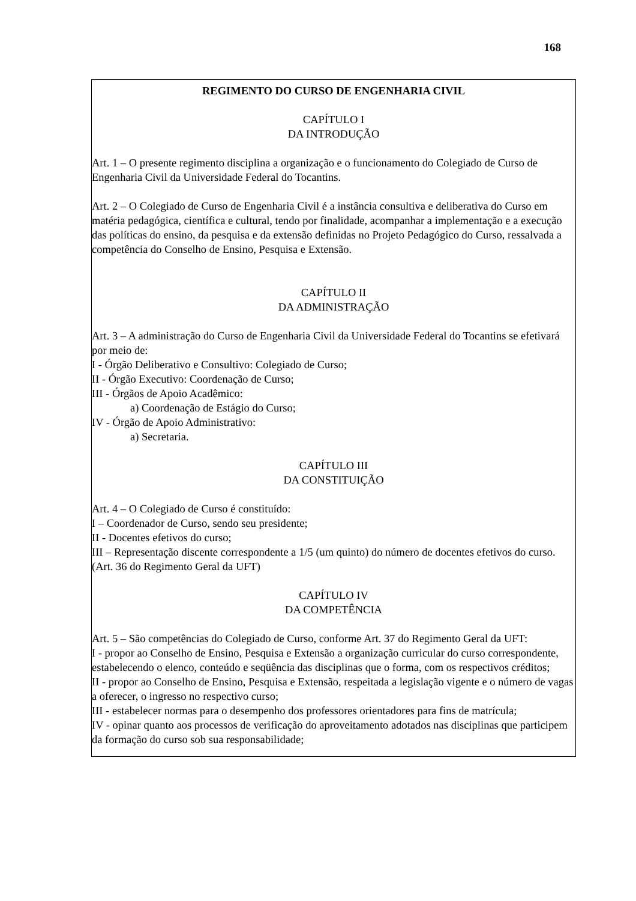168
REGIMENTO DO CURSO DE ENGENHARIA CIVIL
CAPÍTULO I
DA INTRODUÇÃO
Art. 1 – O presente regimento disciplina a organização e o funcionamento do Colegiado de Curso de Engenharia Civil da Universidade Federal do Tocantins.
Art. 2 – O Colegiado de Curso de Engenharia Civil é a instância consultiva e deliberativa do Curso em matéria pedagógica, científica e cultural, tendo por finalidade, acompanhar a implementação e a execução das políticas do ensino, da pesquisa e da extensão definidas no Projeto Pedagógico do Curso, ressalvada a competência do Conselho de Ensino, Pesquisa e Extensão.
CAPÍTULO II
DA ADMINISTRAÇÃO
Art. 3 – A administração do Curso de Engenharia Civil da Universidade Federal do Tocantins se efetivará por meio de:
I - Órgão Deliberativo e Consultivo: Colegiado de Curso;
II - Órgão Executivo: Coordenação de Curso;
III - Órgãos de Apoio Acadêmico:
a) Coordenação de Estágio do Curso;
IV - Órgão de Apoio Administrativo:
a) Secretaria.
CAPÍTULO III
DA CONSTITUIÇÃO
Art. 4 – O Colegiado de Curso é constituído:
I – Coordenador de Curso, sendo seu presidente;
II - Docentes efetivos do curso;
III – Representação discente correspondente a 1/5 (um quinto) do número de docentes efetivos do curso. (Art. 36 do Regimento Geral da UFT)
CAPÍTULO IV
DA COMPETÊNCIA
Art. 5 – São competências do Colegiado de Curso, conforme Art. 37 do Regimento Geral da UFT:
I - propor ao Conselho de Ensino, Pesquisa e Extensão a organização curricular do curso correspondente, estabelecendo o elenco, conteúdo e seqüência das disciplinas que o forma, com os respectivos créditos;
II - propor ao Conselho de Ensino, Pesquisa e Extensão, respeitada a legislação vigente e o número de vagas a oferecer, o ingresso no respectivo curso;
III - estabelecer normas para o desempenho dos professores orientadores para fins de matrícula;
IV - opinar quanto aos processos de verificação do aproveitamento adotados nas disciplinas que participem da formação do curso sob sua responsabilidade;